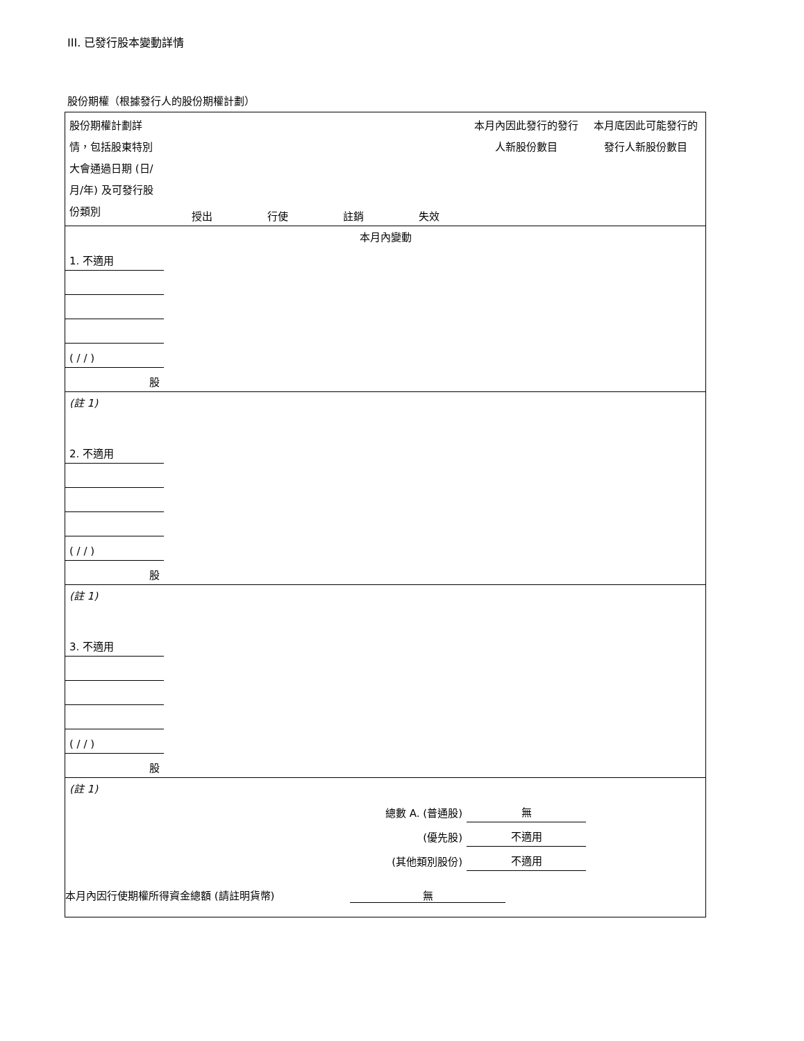III. 已發行股本變動詳情
股份期權（根據發行人的股份期權計劃）
| 股份期權計劃詳情，包括股東特別大會通過日期 (日/月/年) 及可發行股份類別 | 授出 | 行使 | 註銷 | 失效 | 本月內因此發行的發行人新股份數目 | 本月底因此可能發行的發行人新股份數目 |
| 本月內變動 | | | | | | |
| 1. 不適用 | | | | | | |
| ( / / ) | | | | | | |
| 股 | | | | | | |
| (註 1) | | | | | | |
| 2. 不適用 | | | | | | |
| ( / / ) | | | | | | |
| 股 | | | | | | |
| (註 1) | | | | | | |
| 3. 不適用 | | | | | | |
| ( / / ) | | | | | | |
| 股 | | | | | | |
| (註 1) | | | | | | |
| 總數 A. (普通股) | | | | | 無 | |
| (優先股) | | | | | 不適用 | |
| (其他類別股份) | | | | | 不適用 | |
本月內因行使期權所得資金總額 (請註明貨幣) 無